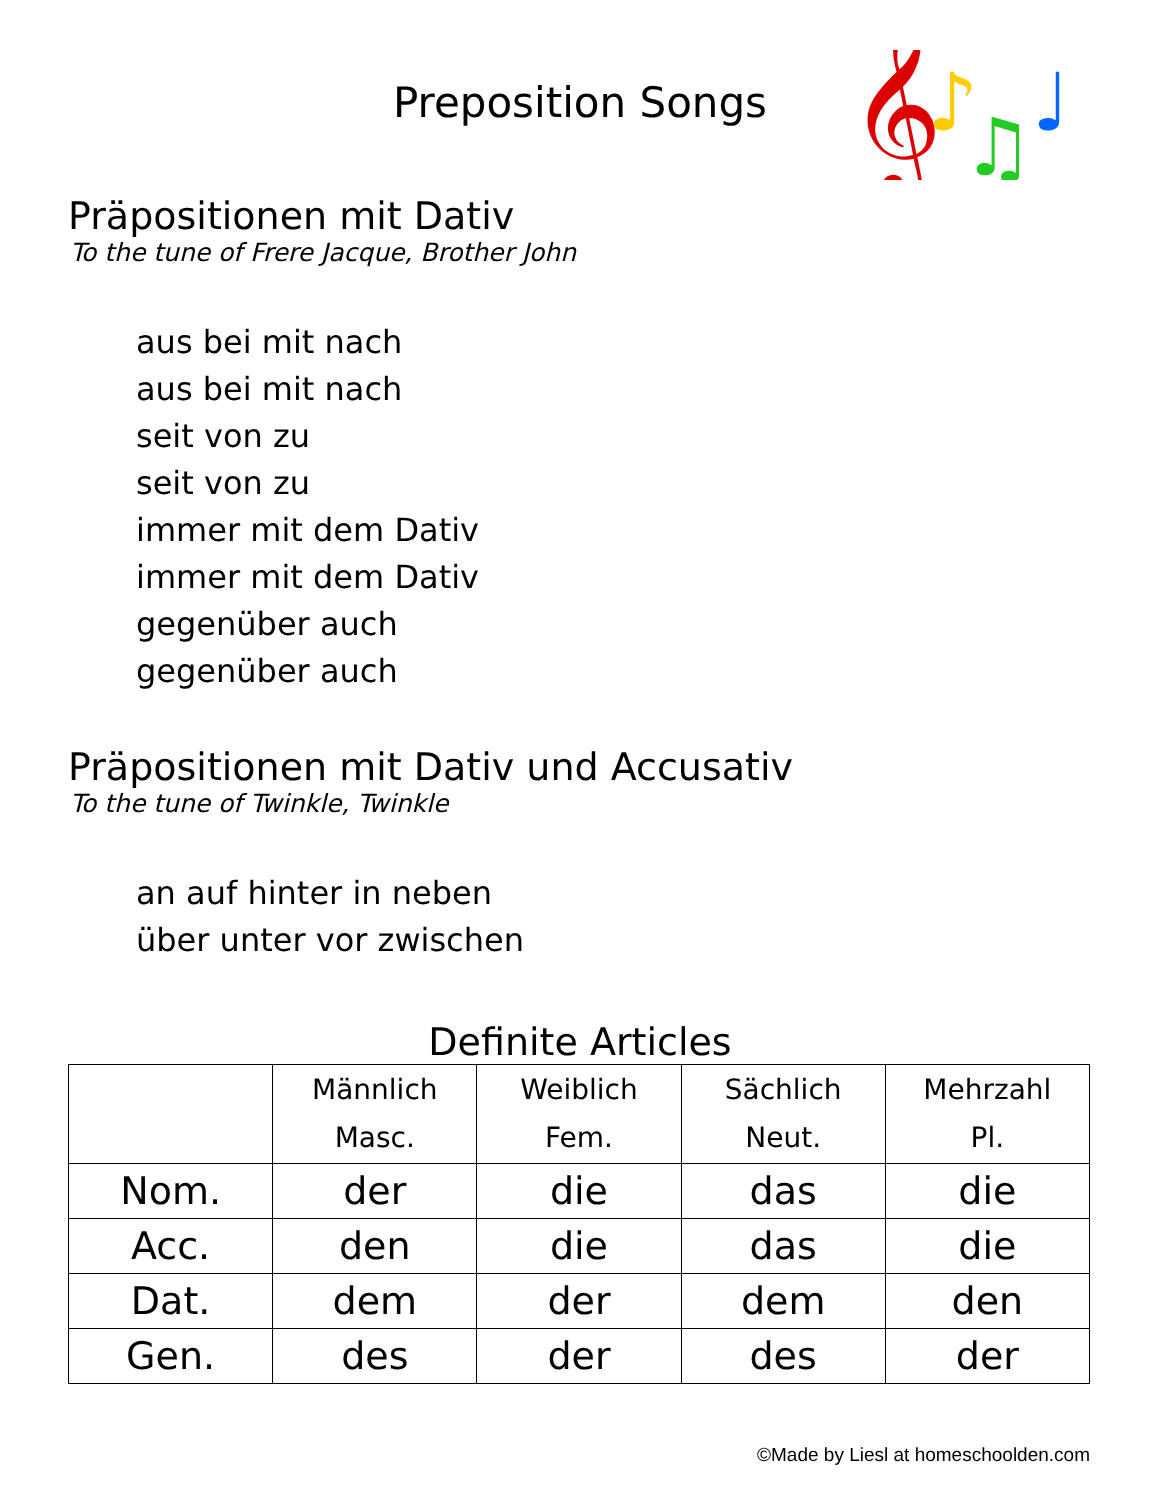Preposition Songs
𝄞
♪
♫
♩
Präpositionen mit Dativ
To the tune of Frere Jacque, Brother John
aus bei mit nach
aus bei mit nach
seit von zu
seit von zu
immer mit dem Dativ
immer mit dem Dativ
gegenüber auch
gegenüber auch
Präpositionen mit Dativ und Accusativ
To the tune of Twinkle, Twinkle
an auf hinter in neben
über unter vor zwischen
Definite Articles
| | Männlich Masc. | Weiblich Fem. | Sächlich Neut. | Mehrzahl Pl. |
| --- | --- | --- | --- | --- |
| Nom. | der | die | das | die |
| Acc. | den | die | das | die |
| Dat. | dem | der | dem | den |
| Gen. | des | der | des | der |
©Made by Liesl at homeschoolden.com